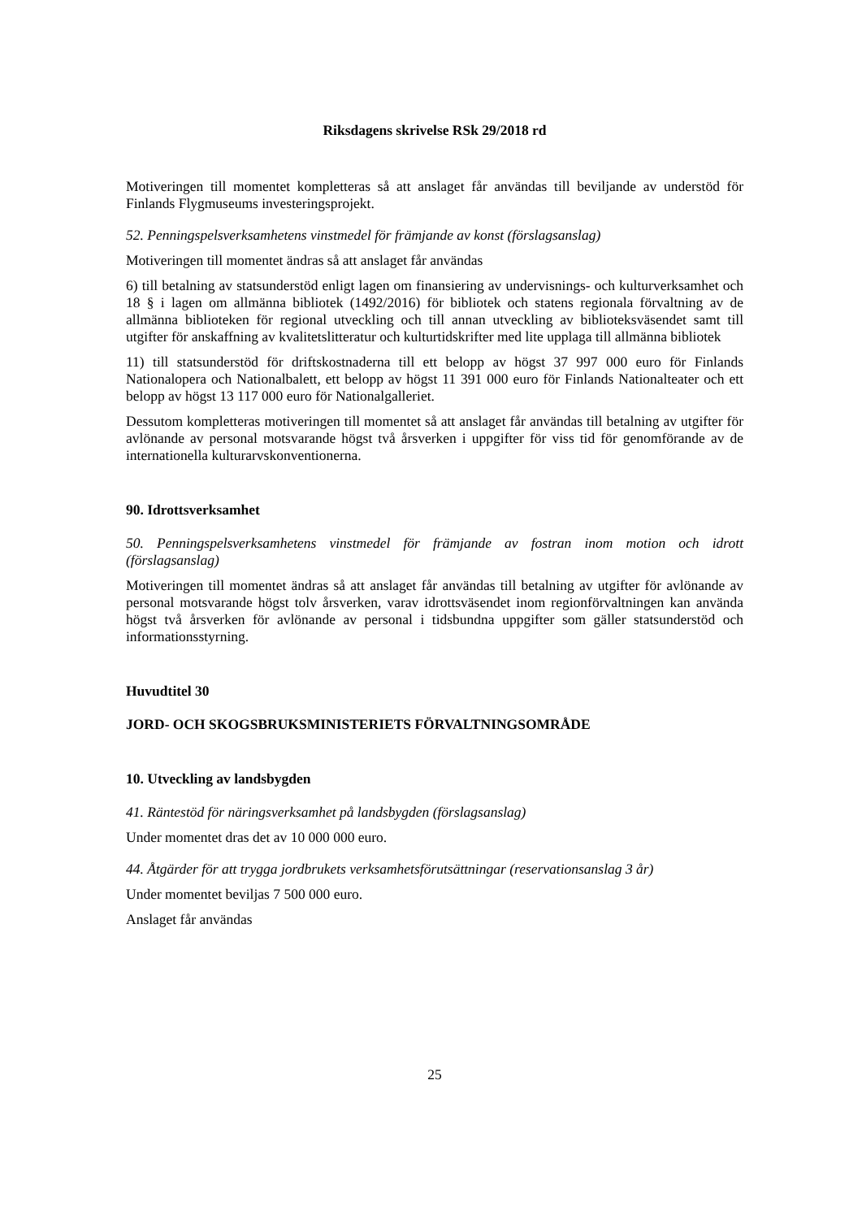Riksdagens skrivelse RSk 29/2018 rd
Motiveringen till momentet kompletteras så att anslaget får användas till beviljande av understöd för Finlands Flygmuseums investeringsprojekt.
52. Penningspelsverksamhetens vinstmedel för främjande av konst (förslagsanslag)
Motiveringen till momentet ändras så att anslaget får användas
6) till betalning av statsunderstöd enligt lagen om finansiering av undervisnings- och kulturverksamhet och 18 § i lagen om allmänna bibliotek (1492/2016) för bibliotek och statens regionala förvaltning av de allmänna biblioteken för regional utveckling och till annan utveckling av biblioteksväsendet samt till utgifter för anskaffning av kvalitetslitteratur och kulturtidskrifter med lite upplaga till allmänna bibliotek
11) till statsunderstöd för driftskostnaderna till ett belopp av högst 37 997 000 euro för Finlands Nationalopera och Nationalbalett, ett belopp av högst 11 391 000 euro för Finlands Nationalteater och ett belopp av högst 13 117 000 euro för Nationalgalleriet.
Dessutom kompletteras motiveringen till momentet så att anslaget får användas till betalning av utgifter för avlönande av personal motsvarande högst två årsverken i uppgifter för viss tid för genomförande av de internationella kulturarvskonventionerna.
90. Idrottsverksamhet
50. Penningspelsverksamhetens vinstmedel för främjande av fostran inom motion och idrott (förslagsanslag)
Motiveringen till momentet ändras så att anslaget får användas till betalning av utgifter för avlönande av personal motsvarande högst tolv årsverken, varav idrottsväsendet inom regionförvaltningen kan använda högst två årsverken för avlönande av personal i tidsbundna uppgifter som gäller statsunderstöd och informationsstyrning.
Huvudtitel 30
JORD- OCH SKOGSBRUKSMINISTERIETS FÖRVALTNINGSOMRÅDE
10. Utveckling av landsbygden
41. Räntestöd för näringsverksamhet på landsbygden (förslagsanslag)
Under momentet dras det av 10 000 000 euro.
44. Åtgärder för att trygga jordbrukets verksamhetsförutsättningar (reservationsanslag 3 år)
Under momentet beviljas 7 500 000 euro.
Anslaget får användas
25